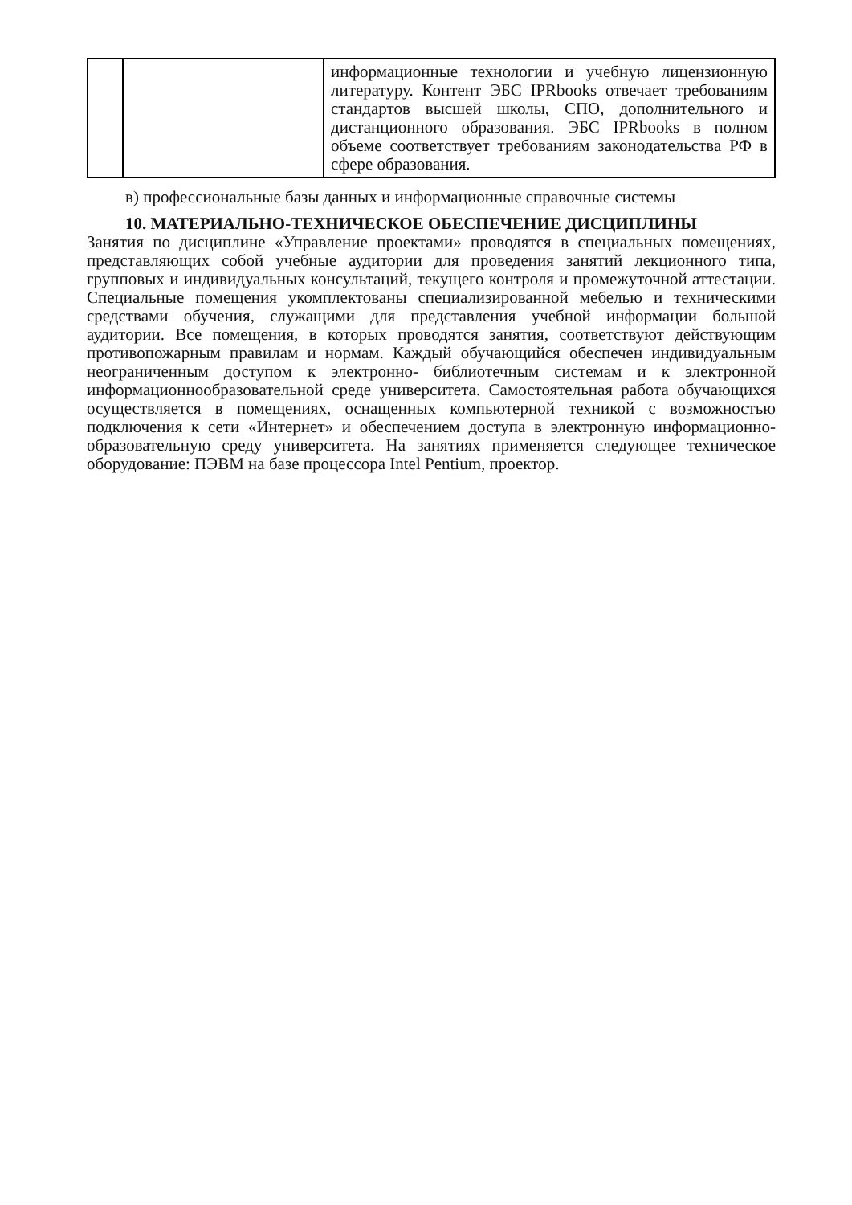| | | информационные технологии и учебную лицензионную литературу. Контент ЭБС IPRbooks отвечает требованиям стандартов высшей школы, СПО, дополнительного и дистанционного образования. ЭБС IPRbooks в полном объеме соответствует требованиям законодательства РФ в сфере образования. |
в) профессиональные базы данных и информационные справочные системы
10. МАТЕРИАЛЬНО-ТЕХНИЧЕСКОЕ ОБЕСПЕЧЕНИЕ ДИСЦИПЛИНЫ
Занятия по дисциплине «Управление проектами» проводятся в специальных помещениях, представляющих собой учебные аудитории для проведения занятий лекционного типа, групповых и индивидуальных консультаций, текущего контроля и промежуточной аттестации. Специальные помещения укомплектованы специализированной мебелью и техническими средствами обучения, служащими для представления учебной информации большой аудитории. Все помещения, в которых проводятся занятия, соответствуют действующим противопожарным правилам и нормам. Каждый обучающийся обеспечен индивидуальным неограниченным доступом к электронно- библиотечным системам и к электронной информационнообразовательной среде университета. Самостоятельная работа обучающихся осуществляется в помещениях, оснащенных компьютерной техникой с возможностью подключения к сети «Интернет» и обеспечением доступа в электронную информационно- образовательную среду университета. На занятиях применяется следующее техническое оборудование: ПЭВМ на базе процессора Intel Pentium, проектор.